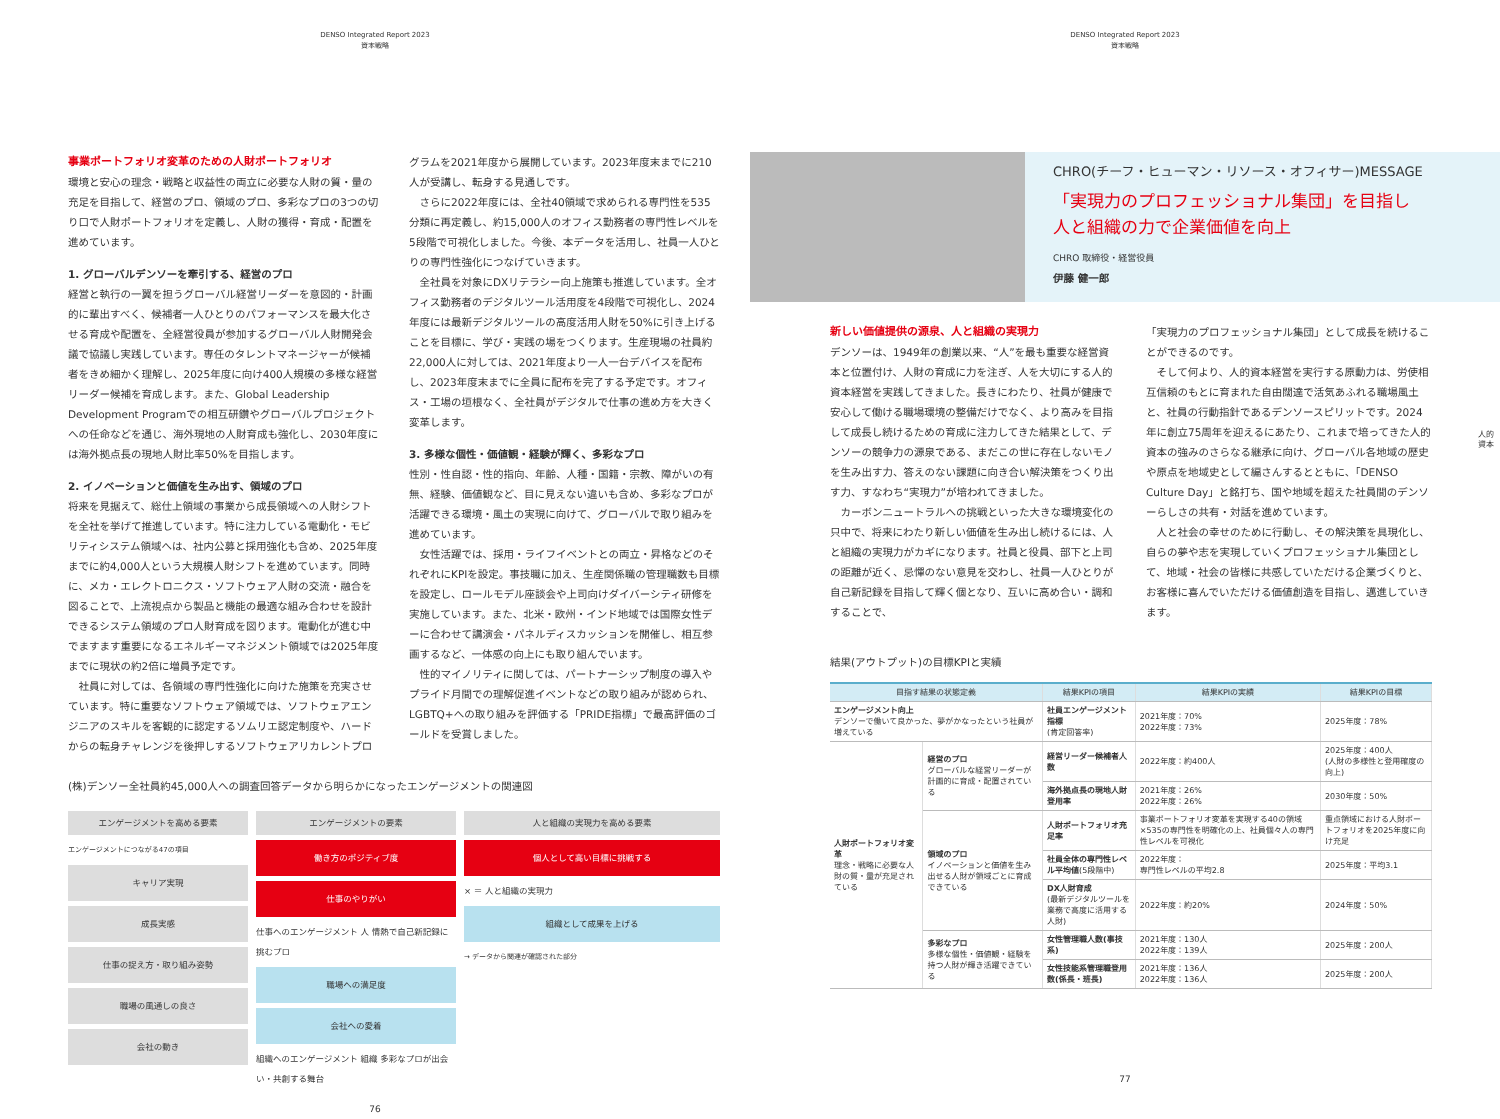DENSO Integrated Report 2023
資本戦略
事業ポートフォリオ変革のための人財ポートフォリオ
環境と安心の理念・戦略と収益性の両立に必要な人財の質・量の充足を目指して、経営のプロ、領域のプロ、多彩なプロの3つの切り口で人財ポートフォリオを定義し、人財の獲得・育成・配置を進めています。
1. グローバルデンソーを牽引する、経営のプロ
経営と執行の一翼を担うグローバル経営リーダーを意図的・計画的に輩出すべく、候補者一人ひとりのパフォーマンスを最大化させる育成や配置を、全経営役員が参加するグローバル人財開発会議で協議し実践しています。専任のタレントマネージャーが候補者をきめ細かく理解し、2025年度に向け400人規模の多様な経営リーダー候補を育成します。また、Global Leadership Development Programでの相互研鑽やグローバルプロジェクトへの任命などを通じ、海外現地の人財育成も強化し、2030年度には海外拠点長の現地人財比率50%を目指します。
2. イノベーションと価値を生み出す、領域のプロ
将来を見据えて、総仕上領域の事業から成長領域への人財シフトを全社を挙げて推進しています。特に注力している電動化・モビリティシステム領域へは、社内公募と採用強化も含め、2025年度までに約4,000人という大規模人財シフトを進めています。同時に、メカ・エレクトロニクス・ソフトウェア人財の交流・融合を図ることで、上流視点から製品と機能の最適な組み合わせを設計できるシステム領域のプロ人財育成を図ります。電動化が進む中でますます重要になるエネルギーマネジメント領域では2025年度までに現状の約2倍に増員予定です。
　社員に対しては、各領域の専門性強化に向けた施策を充実させています。特に重要なソフトウェア領域では、ソフトウェアエンジニアのスキルを客観的に認定するソムリエ認定制度や、ハードからの転身チャレンジを後押しするソフトウェアリカレントプロ
グラムを2021年度から展開しています。2023年度末までに210人が受講し、転身する見通しです。
　さらに2022年度には、全社40領域で求められる専門性を535分類に再定義し、約15,000人のオフィス勤務者の専門性レベルを5段階で可視化しました。今後、本データを活用し、社員一人ひとりの専門性強化につなげていきます。
　全社員を対象にDXリテラシー向上施策も推進しています。全オフィス勤務者のデジタルツール活用度を4段階で可視化し、2024年度には最新デジタルツールの高度活用人財を50%に引き上げることを目標に、学び・実践の場をつくります。生産現場の社員約22,000人に対しては、2021年度より一人一台デバイスを配布し、2023年度末までに全員に配布を完了する予定です。オフィス・工場の垣根なく、全社員がデジタルで仕事の進め方を大きく変革します。
3. 多様な個性・価値観・経験が輝く、多彩なプロ
性別・性自認・性的指向、年齢、人種・国籍・宗教、障がいの有無、経験、価値観など、目に見えない違いも含め、多彩なプロが活躍できる環境・風土の実現に向けて、グローバルで取り組みを進めています。
　女性活躍では、採用・ライフイベントとの両立・昇格などのそれぞれにKPIを設定。事技職に加え、生産関係職の管理職数も目標を設定し、ロールモデル座談会や上司向けダイバーシティ研修を実施しています。また、北米・欧州・インド地域では国際女性デーに合わせて講演会・パネルディスカッションを開催し、相互参画するなど、一体感の向上にも取り組んでいます。
　性的マイノリティに関しては、パートナーシップ制度の導入やプライド月間での理解促進イベントなどの取り組みが認められ、LGBTQ+への取り組みを評価する「PRIDE指標」で最高評価のゴールドを受賞しました。
(株)デンソー全社員約45,000人への調査回答データから明らかになったエンゲージメントの関連図
エンゲージメントを高める要素
エンゲージメントにつながる47の項目
キャリア実現
成長実感
仕事の捉え方・取り組み姿勢
職場の風通しの良さ
会社の動き
エンゲージメントの要素
働き方のポジティブ度
仕事のやりがい
仕事へのエンゲージメント 人 情熱で自己新記録に挑むプロ
職場への満足度
会社への愛着
組織へのエンゲージメント 組織 多彩なプロが出会い・共創する舞台
人と組織の実現力を高める要素
個人として高い目標に挑戦する
× ＝ 人と組織の実現力
組織として成果を上げる
→ データから関連が確認された部分
76
DENSO Integrated Report 2023
資本戦略
CHRO(チーフ・ヒューマン・リソース・オフィサー)MESSAGE
「実現力のプロフェッショナル集団」を目指し
人と組織の力で企業価値を向上
CHRO 取締役・経営役員
伊藤 健一郎
新しい価値提供の源泉、人と組織の実現力
デンソーは、1949年の創業以来、“人”を最も重要な経営資本と位置付け、人財の育成に力を注ぎ、人を大切にする人的資本経営を実践してきました。長きにわたり、社員が健康で安心して働ける職場環境の整備だけでなく、より高みを目指して成長し続けるための育成に注力してきた結果として、デンソーの競争力の源泉である、まだこの世に存在しないモノを生み出す力、答えのない課題に向き合い解決策をつくり出す力、すなわち“実現力”が培われてきました。
　カーボンニュートラルへの挑戦といった大きな環境変化の只中で、将来にわたり新しい価値を生み出し続けるには、人と組織の実現力がカギになります。社員と役員、部下と上司の距離が近く、忌憚のない意見を交わし、社員一人ひとりが自己新記録を目指して輝く個となり、互いに高め合い・調和することで、
「実現力のプロフェッショナル集団」として成長を続けることができるのです。
　そして何より、人的資本経営を実行する原動力は、労使相互信頼のもとに育まれた自由闊達で活気あふれる職場風土と、社員の行動指針であるデンソースピリットです。2024年に創立75周年を迎えるにあたり、これまで培ってきた人的資本の強みのさらなる継承に向け、グローバル各地域の歴史や原点を地域史として編さんするとともに、「DENSO Culture Day」と銘打ち、国や地域を超えた社員間のデンソーらしさの共有・対話を進めています。
　人と社会の幸せのために行動し、その解決策を具現化し、自らの夢や志を実現していくプロフェッショナル集団として、地域・社会の皆様に共感していただける企業づくりと、お客様に喜んでいただける価値創造を目指し、邁進していきます。
結果(アウトプット)の目標KPIと実績
| 目指す結果の状態定義 | | 結果KPIの項目 | 結果KPIの実績 | 結果KPIの目標 |
| --- | --- | --- | --- | --- |
| エンゲージメント向上 デンソーで働いて良かった、夢がかなったという社員が増えている | | 社員エンゲージメント指標 (肯定回答率) | 2021年度：70% 2022年度：73% | 2025年度：78% |
| 人財ポートフォリオ変革 理念・戦略に必要な人財の質・量が充足されている | 経営のプロ グローバルな経営リーダーが計画的に育成・配置されている | 経営リーダー候補者人数 | 2022年度：約400人 | 2025年度：400人 (人財の多様性と登用確度の向上) |
| | | 海外拠点長の現地人財登用率 | 2021年度：26% 2022年度：26% | 2030年度：50% |
| | 領域のプロ イノベーションと価値を生み出せる人財が領域ごとに育成できている | 人財ポートフォリオ充足率 | 事業ポートフォリオ変革を実現する40の領域×535の専門性を明確化の上、社員個々人の専門性レベルを可視化 | 重点領域における人財ポートフォリオを2025年度に向け充足 |
| | | 社員全体の専門性レベル平均値 (5段階中) | 2022年度： 専門性レベルの平均2.8 | 2025年度：平均3.1 |
| | | DX人財育成 (最新デジタルツールを業務で高度に活用する人財) | 2022年度：約20% | 2024年度：50% |
| | 多彩なプロ 多様な個性・価値観・経験を持つ人財が輝き活躍できている | 女性管理職人数(事技系) | 2021年度：130人 2022年度：139人 | 2025年度：200人 |
| | | 女性技能系管理職登用数(係長・班長) | 2021年度：136人 2022年度：136人 | 2025年度：200人 |
77
人的資本